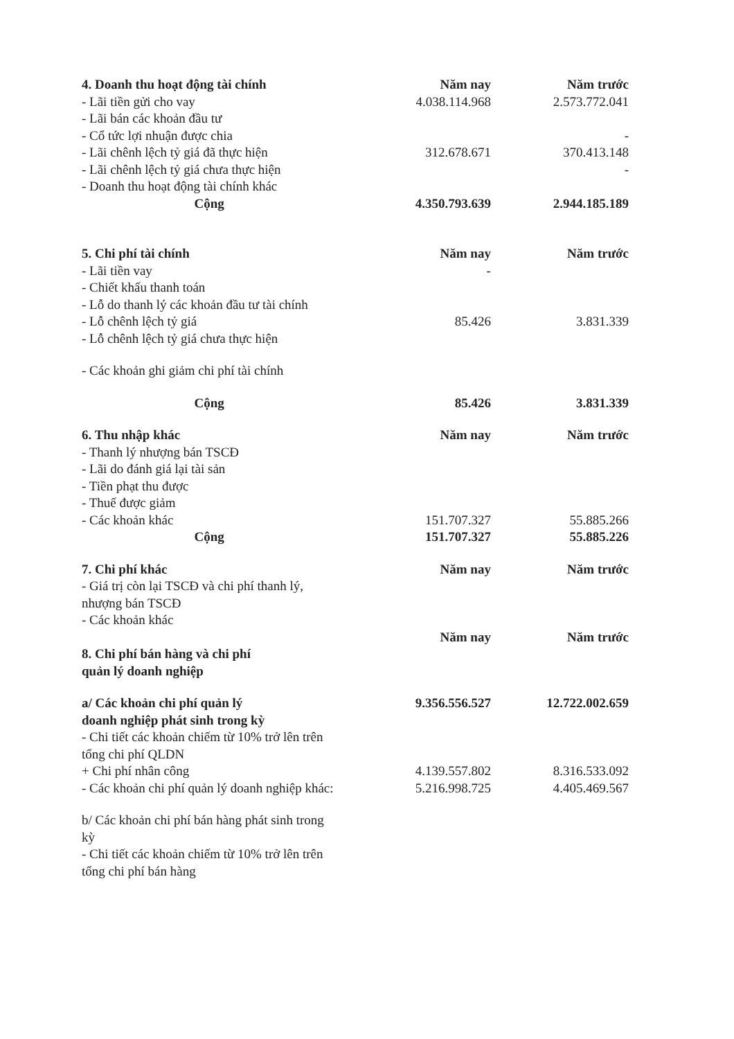| 4. Doanh thu hoạt động tài chính | Năm nay | Năm trước |
| --- | --- | --- |
| - Lãi tiền gửi cho vay | 4.038.114.968 | 2.573.772.041 |
| - Lãi bán các khoản đầu tư | | |
| - Cổ tức lợi nhuận được chia | | - |
| - Lãi chênh lệch tỷ giá đã thực hiện | 312.678.671 | 370.413.148 |
| - Lãi chênh lệch tỷ giá chưa thực hiện | | - |
| - Doanh thu hoạt động tài chính khác | | |
| Cộng | 4.350.793.639 | 2.944.185.189 |
| 5. Chi phí tài chính | Năm nay | Năm trước |
| - Lãi tiền vay | - | |
| - Chiết khấu thanh toán | | |
| - Lỗ do thanh lý các khoản đầu tư tài chính | | |
| - Lỗ chênh lệch tỷ giá | 85.426 | 3.831.339 |
| - Lỗ chênh lệch tỷ giá chưa thực hiện | | |
| - Các khoản ghi giảm chi phí tài chính | | |
| Cộng | 85.426 | 3.831.339 |
| 6. Thu nhập khác | Năm nay | Năm trước |
| - Thanh lý nhượng bán TSCĐ | | |
| - Lãi do đánh giá lại tài sản | | |
| - Tiền phạt thu được | | |
| - Thuế được giảm | | |
| - Các khoản khác | 151.707.327 | 55.885.266 |
| Cộng | 151.707.327 | 55.885.226 |
| 7. Chi phí khác | Năm nay | Năm trước |
| - Giá trị còn lại TSCĐ và chi phí thanh lý, nhượng bán TSCĐ | | |
| - Các khoản khác | | |
| | Năm nay | Năm trước |
| 8. Chi phí bán hàng và chi phí quản lý doanh nghiệp | | |
| a/ Các khoản chi phí quản lý doanh nghiệp phát sinh trong kỳ | 9.356.556.527 | 12.722.002.659 |
| - Chi tiết các khoản chiếm từ 10% trở lên trên tổng chi phí QLDN | | |
| + Chi phí nhân công | 4.139.557.802 | 8.316.533.092 |
| - Các khoản chi phí quản lý doanh nghiệp khác: | 5.216.998.725 | 4.405.469.567 |
| b/ Các khoản chi phí bán hàng phát sinh trong kỳ | | |
| - Chi tiết các khoản chiếm từ 10% trở lên trên tổng chi phí bán hàng | | |